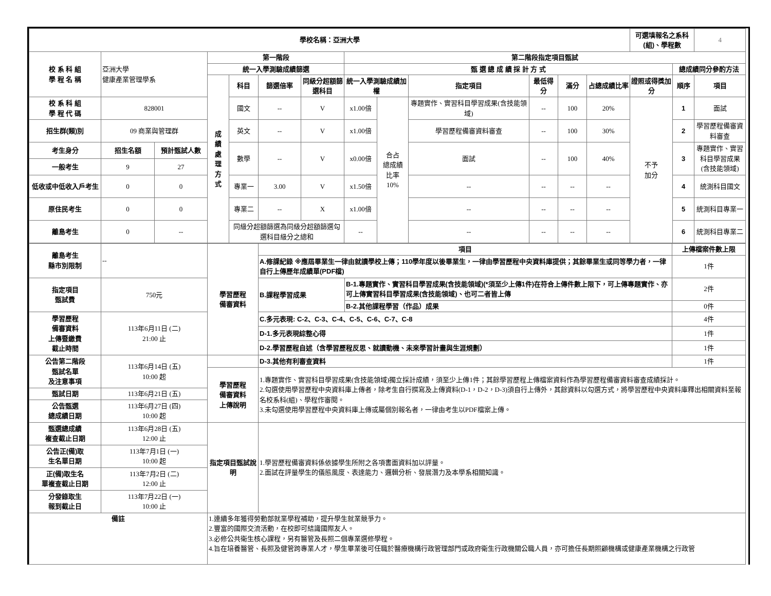| 學校名稱：亞洲大學 | | | | | | | | | | | | | 可選填報名之系科(組)、學程數 | | 4 |
| 校 系 科 組 學 程 名 稱 | 亞洲大學 健康產業管理學系 | | 第一階段 | | | | 第二階段指定項目甄試 | | | | | | | | |
| | | | 統一入學測驗成績篩選 | | | | 甄 選 總 成 績 採 計 方 式 | | | | | | | 總成績同分參酌方法 | |
| | | | 成 績 處 理 方 式 | 科目 | 篩選倍率 | 同級分超額篩選科目 | 統一入學測驗成績加權 | | 指定項目 | 最低得分 | 滿分 | 占總成績比率 | 證照或得獎加分 | 順序 | 項目 |
| 校 系 科 組 學 程 代 碼 | 828001 | | | 國文 | -- | V | x1.00倍 | 合占 總成績 比率 10% | 專題實作、實習科目學習成果(含技能領域) | -- | 100 | 20% | 不予 加分 | 1 | 面試 |
| 招生群(類)別 | 09 商業與管理群 | | | 英文 | -- | V | x1.00倍 | | 學習歷程備審資料審查 | -- | 100 | 30% | | 2 | 學習歷程備審資料審查 |
| 考生身分 | 招生名額 | 預計甄試人數 | | 數學 | -- | V | x0.00倍 | | 面試 | -- | 100 | 40% | | 3 | 專題實作、實習科目學習成果(含技能領域) |
| 一般考生 | 9 | 27 | | | | | | | | | | | | | |
| 低收或中低收入戶考生 | 0 | 0 | | 專業一 | 3.00 | V | x1.50倍 | | -- | -- | -- | -- | | 4 | 統測科目國文 |
| 原住民考生 | 0 | 0 | | 專業二 | -- | X | x1.00倍 | | -- | -- | -- | -- | | 5 | 統測科目專業一 |
| 離島考生 | 0 | -- | | 同級分超額篩選為同級分超額篩選勾選科目級分之總和 | | | -- | | -- | -- | -- | -- | | 6 | 統測科目專業二 |
| 離島考生 縣市別限制 | -- | 學習歷程 備審資料 | 項目 | | 上傳檔案件數上限 |
| | | | A.修課紀錄 ※應屆畢業生一律由就讀學校上傳；110學年度以後畢業生，一律由學習歷程中央資料庫提供；其餘畢業生或同等學力者，一律自行上傳歷年成績單(PDF檔) | | 1件 |
| 指定項目 甄試費 | 750元 | | B.課程學習成果 | B-1.專題實作、實習科目學習成果(含技能領域)(*須至少上傳1件)在符合上傳件數上限下，可上傳專題實作、亦可上傳實習科目學習成果(含技能領域)、也可二者皆上傳 | 2件 |
| | | | | B-2.其他課程學習（作品）成果 | 0件 |
| 學習歷程 備審資料 上傳暨繳費 截止時間 | 113年6月11日 (二) 21:00 止 | | C.多元表現: C-2、C-3、C-4、C-5、C-6、C-7、C-8 | | 4件 |
| | | | D-1.多元表現綜整心得 | | 1件 |
| | | | D-2.學習歷程自述（含學習歷程反思、就讀動機、未來學習計畫與生涯規劃） | | 1件 |
| 公告第二階段 甄試名單 及注意事項 | 113年6月14日 (五) 10:00 起 | | D-3.其他有利審查資料 | | 1件 |
| | | 學習歷程 備審資料 上傳說明 | 1.專題實作、實習科目學習成果(含技能領域)獨立採計成績，須至少上傳1件；其餘學習歷程上傳檔案資料作為學習歷程備審資料審查成績採計。 2.勾選使用學習歷程中央資料庫上傳者，除考生自行撰寫及上傳資料(D-1，D-2，D-3)須自行上傳外，其餘資料以勾選方式，將學習歷程中央資料庫釋出相關資料至報名校系科(組)、學程作審閱。 3.未勾選使用學習歷程中央資料庫上傳或屬個別報名者，一律由考生以PDF檔案上傳。 | | |
| 甄試日期 | 113年6月21日 (五) | | | | |
| 公告甄選 總成績日期 | 113年6月27日 (四) 10:00 起 | | | | |
| 甄選總成績 複查截止日期 | 113年6月28日 (五) 12:00 止 | 指定項目甄試說明 | 1.學習歷程備審資料係依據學生所附之各項書面資料加以評量。 2.面試在評量學生的儀態風度、表達能力、邏輯分析、發展潛力及本學系相關知識。 | | |
| 公告正(備)取 生名單日期 | 113年7月1日 (一) 10:00 起 | | | | |
| 正(備)取生名 單複查截止日期 | 113年7月2日 (二) 12:00 止 | | | | |
| 分發錄取生 報到截止日 | 113年7月22日 (一) 10:00 止 | | | | |
| 備註 | | 1.連續多年獲得勞動部就業學程補助，提升學生就業競爭力。 2.豐富的國際交流活動，在校即可結識國際友人。 3.必修公共衛生核心課程，另有醫管及長照二個專業選修學程。 4.旨在培養醫管、長照及健管跨專業人才，學生畢業後可任職於醫療機構行政管理部門或政府衛生行政機關公職人員，亦可擔任長期照顧機構或健康產業機構之行政管 | | | |